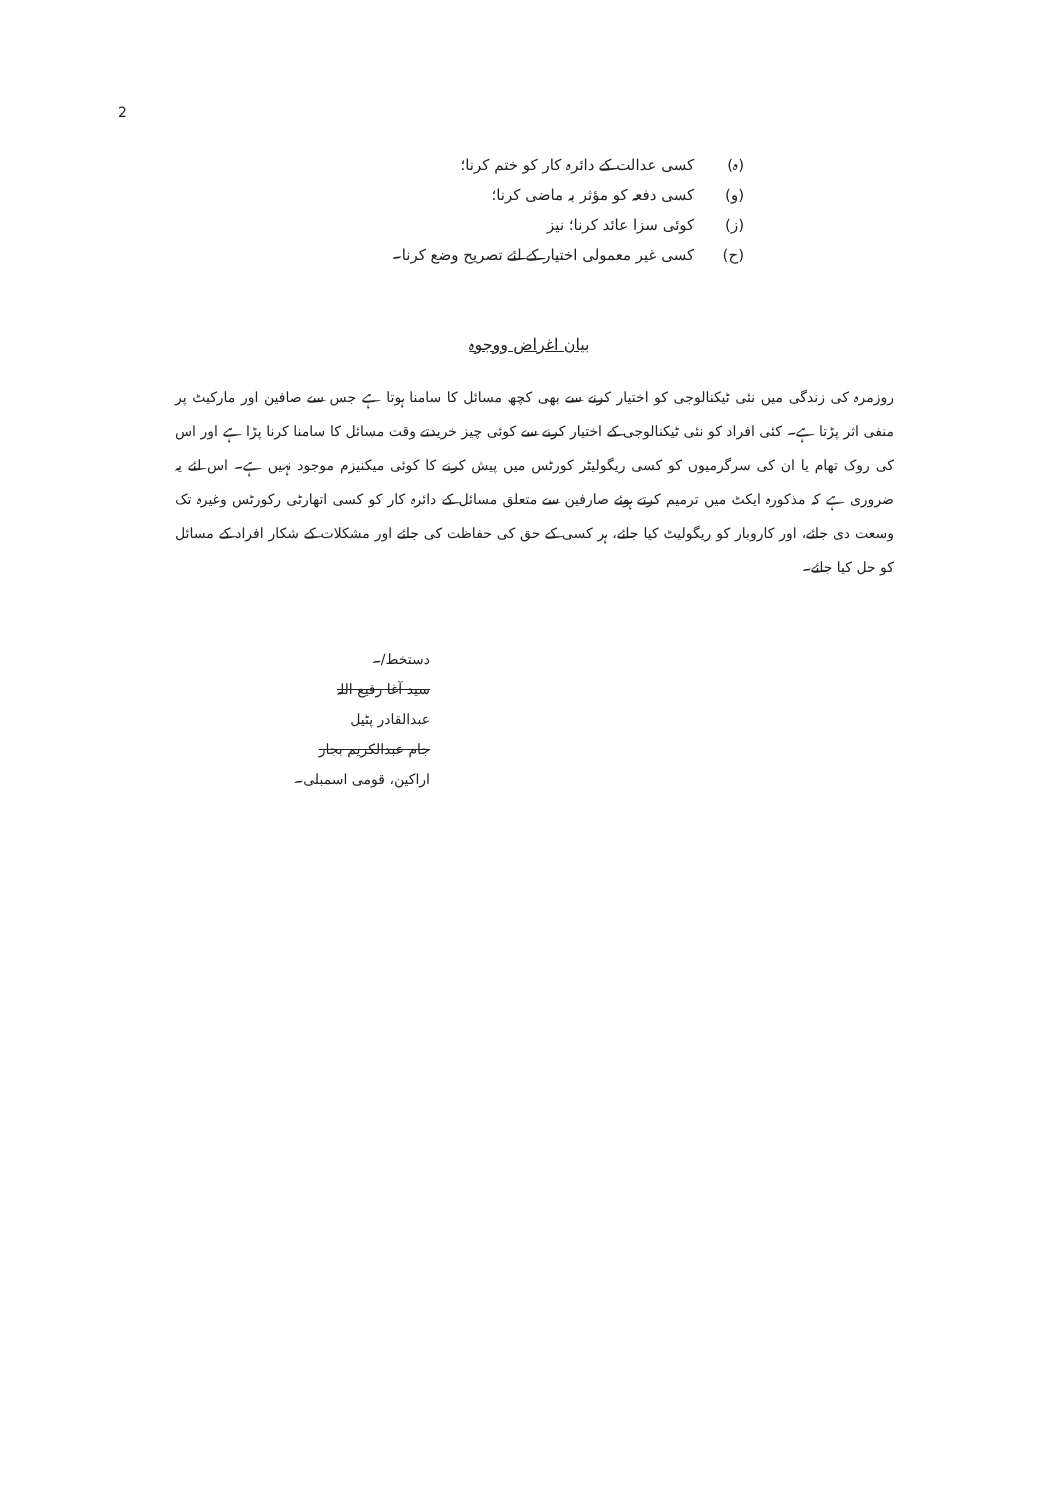2
(ہ) کسی عدالت کے دائرہ کار کو ختم کرنا؛
(و) کسی دفعہ کو مؤثر بہ ماضی کرنا؛
(ز) کوئی سزا عائد کرنا؛ نیز
(ح) کسی غیر معمولی اختیار کے لئے تصریح وضع کرنا۔
بیان اغراض ووجوہ
روزمرہ کی زندگی میں نئی ٹیکنالوجی کو اختیار کرنے سے بھی کچھ مسائل کا سامنا ہوتا ہے جس سے صافین اور مارکیٹ پر منفی اثر پڑتا ہے۔ کئی افراد کو نئی ٹیکنالوجی کے اختیار کرنے سے کوئی چیز خریدتے وقت مسائل کا سامنا کرنا پڑا ہے اور اس کی روک تھام یا ان کی سرگرمیوں کو کسی ریگولیٹر کورٹس میں پیش کرنے کا کوئی میکنیزم موجود نہیں ہے۔ اس لئے یہ ضروری ہے کہ مذکورہ ایکٹ میں ترمیم کرتے ہوئے صارفین سے متعلق مسائل کے دائرہ کار کو کسی اتھارٹی رکورٹس وغیرہ تک وسعت دی جائے، اور کاروبار کو ریگولیٹ کیا جائے، ہر کسی کے حق کی حفاظت کی جائے اور مشکلات کے شکار افراد کے مسائل کو حل کیا جائے۔
دستخط/۔
سید آغا رفیع اللہ
عبدالقادر پٹیل
جام عبدالکریم بجار
اراکین، قومی اسمبلی۔